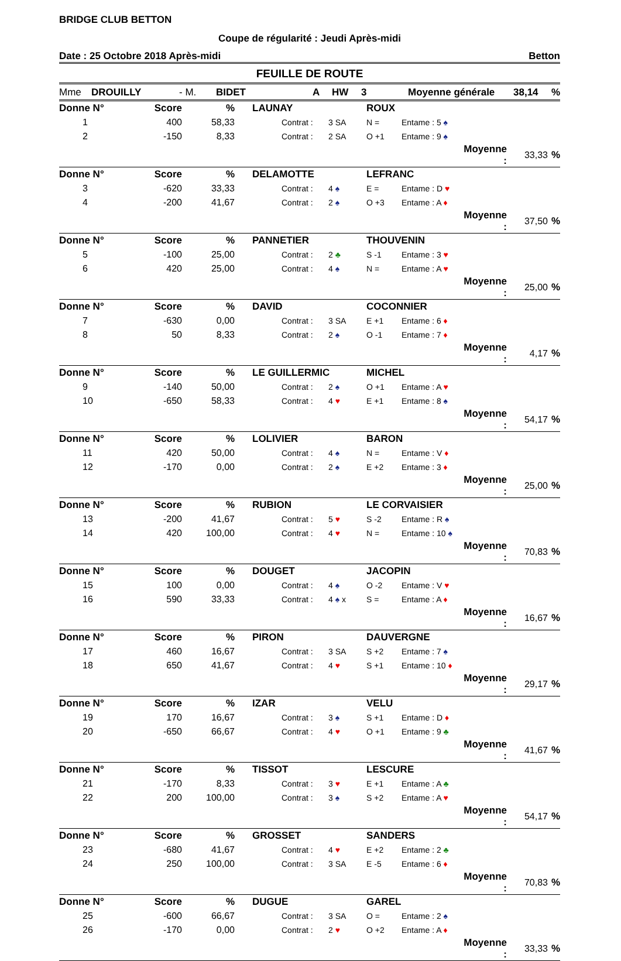BRIDGE CLUB BETTON
Coupe de régularité : Jeudi Après-midi
Date : 25 Octobre 2018 Après-midi Betton
FEUILLE DE ROUTE
Mme DROUILLY - M. BIDET A HW 3 Moyenne générale 38,14%
| Donne N° | | Score | % | | LAUNAY | | | ROUX | | | | |
| | 1 | 400 | 58,33 | | | Contrat : | 3 SA | N = | Entame : 5 ♠ | | | |
| | 2 | -150 | 8,33 | | | Contrat : | 2 SA | O +1 | Entame : 9 ♠ | | | |
| | | | | | | | | | | Moyenne : | 33,33 | % |
| Donne N° | | Score | % | | DELAMOTTE | | | LEFRANC | | | | |
| | 3 | -620 | 33,33 | | | Contrat : | 4 ♠ | E = | Entame : D ♥ | | | |
| | 4 | -200 | 41,67 | | | Contrat : | 2 ♠ | O +3 | Entame : A ♦ | | | |
| | | | | | | | | | | Moyenne : | 37,50 | % |
| Donne N° | | Score | % | | PANNETIER | | | THOUVENIN | | | | |
| | 5 | -100 | 25,00 | | | Contrat : | 2 ♣ | S -1 | Entame : 3 ♥ | | | |
| | 6 | 420 | 25,00 | | | Contrat : | 4 ♠ | N = | Entame : A ♥ | | | |
| | | | | | | | | | | Moyenne : | 25,00 | % |
| Donne N° | | Score | % | | DAVID | | | COCONNIER | | | | |
| | 7 | -630 | 0,00 | | | Contrat : | 3 SA | E +1 | Entame : 6 ♦ | | | |
| | 8 | 50 | 8,33 | | | Contrat : | 2 ♠ | O -1 | Entame : 7 ♦ | | | |
| | | | | | | | | | | Moyenne : | 4,17 | % |
| Donne N° | | Score | % | | LE GUILLERMIC | | | MICHEL | | | | |
| | 9 | -140 | 50,00 | | | Contrat : | 2 ♠ | O +1 | Entame : A ♥ | | | |
| | 10 | -650 | 58,33 | | | Contrat : | 4 ♥ | E +1 | Entame : 8 ♠ | | | |
| | | | | | | | | | | Moyenne : | 54,17 | % |
| Donne N° | | Score | % | | LOLIVIER | | | BARON | | | | |
| | 11 | 420 | 50,00 | | | Contrat : | 4 ♠ | N = | Entame : V ♦ | | | |
| | 12 | -170 | 0,00 | | | Contrat : | 2 ♠ | E +2 | Entame : 3 ♦ | | | |
| | | | | | | | | | | Moyenne : | 25,00 | % |
| Donne N° | | Score | % | | RUBION | | | LE CORVAISIER | | | | |
| | 13 | -200 | 41,67 | | | Contrat : | 5 ♥ | S -2 | Entame : R ♠ | | | |
| | 14 | 420 | 100,00 | | | Contrat : | 4 ♥ | N = | Entame : 10 ♠ | | | |
| | | | | | | | | | | Moyenne : | 70,83 | % |
| Donne N° | | Score | % | | DOUGET | | | JACOPIN | | | | |
| | 15 | 100 | 0,00 | | | Contrat : | 4 ♠ | O -2 | Entame : V ♥ | | | |
| | 16 | 590 | 33,33 | | | Contrat : | 4 ♠ x | S = | Entame : A ♦ | | | |
| | | | | | | | | | | Moyenne : | 16,67 | % |
| Donne N° | | Score | % | | PIRON | | | DAUVERGNE | | | | |
| | 17 | 460 | 16,67 | | | Contrat : | 3 SA | S +2 | Entame : 7 ♠ | | | |
| | 18 | 650 | 41,67 | | | Contrat : | 4 ♥ | S +1 | Entame : 10 ♦ | | | |
| | | | | | | | | | | Moyenne : | 29,17 | % |
| Donne N° | | Score | % | | IZAR | | | VELU | | | | |
| | 19 | 170 | 16,67 | | | Contrat : | 3 ♠ | S +1 | Entame : D ♦ | | | |
| | 20 | -650 | 66,67 | | | Contrat : | 4 ♥ | O +1 | Entame : 9 ♣ | | | |
| | | | | | | | | | | Moyenne : | 41,67 | % |
| Donne N° | | Score | % | | TISSOT | | | LESCURE | | | | |
| | 21 | -170 | 8,33 | | | Contrat : | 3 ♥ | E +1 | Entame : A ♣ | | | |
| | 22 | 200 | 100,00 | | | Contrat : | 3 ♠ | S +2 | Entame : A ♥ | | | |
| | | | | | | | | | | Moyenne : | 54,17 | % |
| Donne N° | | Score | % | | GROSSET | | | SANDERS | | | | |
| | 23 | -680 | 41,67 | | | Contrat : | 4 ♥ | E +2 | Entame : 2 ♣ | | | |
| | 24 | 250 | 100,00 | | | Contrat : | 3 SA | E -5 | Entame : 6 ♦ | | | |
| | | | | | | | | | | Moyenne : | 70,83 | % |
| Donne N° | | Score | % | | DUGUE | | | GAREL | | | | |
| | 25 | -600 | 66,67 | | | Contrat : | 3 SA | O = | Entame : 2 ♠ | | | |
| | 26 | -170 | 0,00 | | | Contrat : | 2 ♥ | O +2 | Entame : A ♦ | | | |
| | | | | | | | | | | Moyenne : | 33,33 | % |